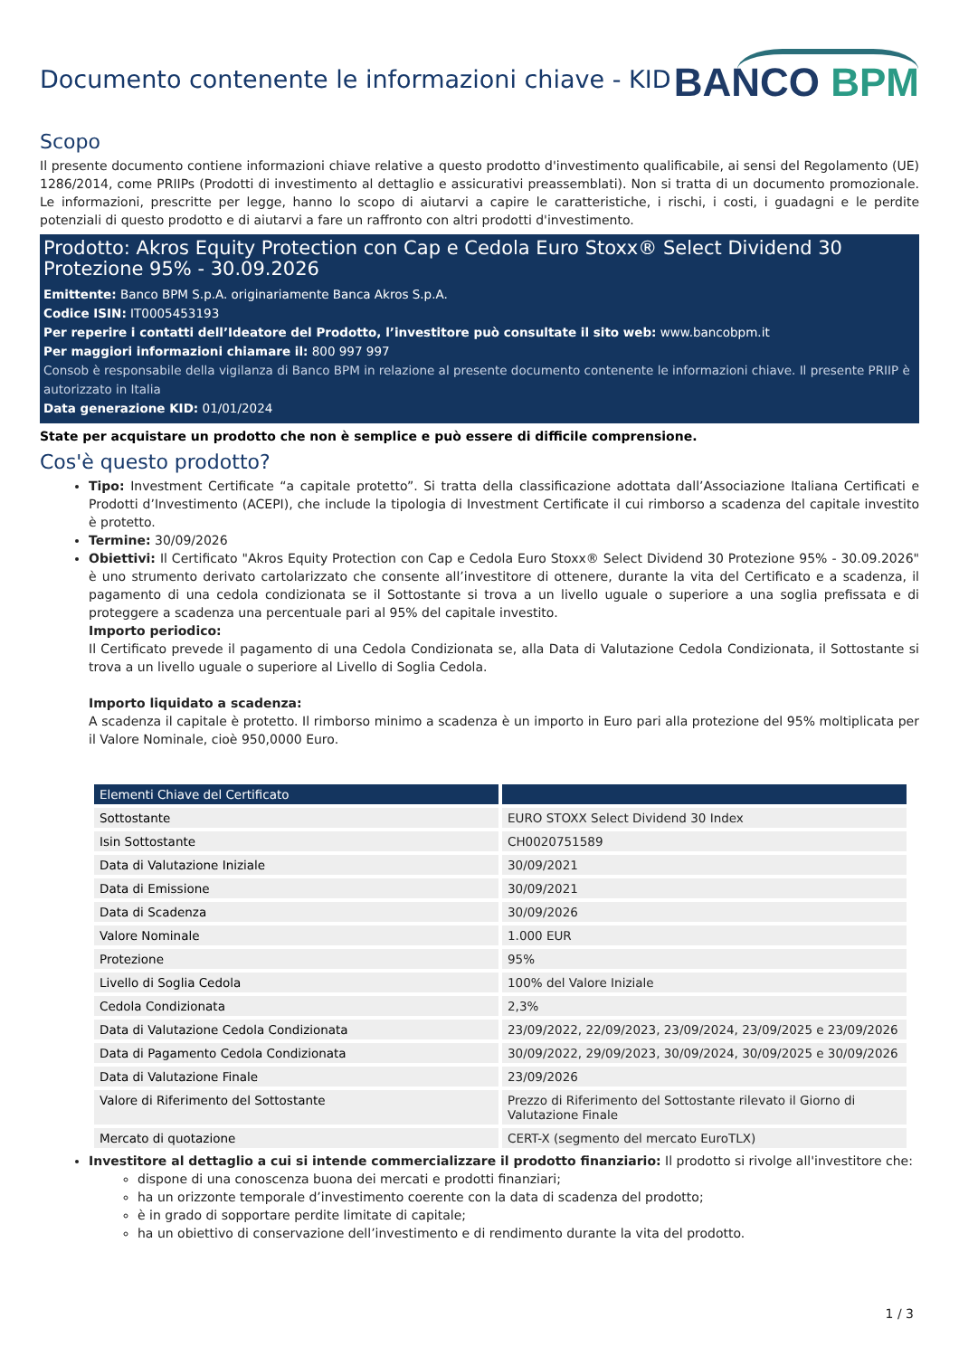Documento contenente le informazioni chiave - KID
BANCO BPM
Scopo
Il presente documento contiene informazioni chiave relative a questo prodotto d'investimento qualificabile, ai sensi del Regolamento (UE) 1286/2014, come PRIIPs (Prodotti di investimento al dettaglio e assicurativi preassemblati). Non si tratta di un documento promozionale. Le informazioni, prescritte per legge, hanno lo scopo di aiutarvi a capire le caratteristiche, i rischi, i costi, i guadagni e le perdite potenziali di questo prodotto e di aiutarvi a fare un raffronto con altri prodotti d'investimento.
Prodotto: Akros Equity Protection con Cap e Cedola Euro Stoxx® Select Dividend 30 Protezione 95% - 30.09.2026
Emittente: Banco BPM S.p.A. originariamente Banca Akros S.p.A.
Codice ISIN: IT0005453193
Per reperire i contatti dell’Ideatore del Prodotto, l’investitore può consultate il sito web: www.bancobpm.it
Per maggiori informazioni chiamare il: 800 997 997
Consob è responsabile della vigilanza di Banco BPM in relazione al presente documento contenente le informazioni chiave. Il presente PRIIP è autorizzato in Italia
Data generazione KID: 01/01/2024
State per acquistare un prodotto che non è semplice e può essere di difficile comprensione.
Cos'è questo prodotto?
Tipo: Investment Certificate “a capitale protetto”. Si tratta della classificazione adottata dall’Associazione Italiana Certificati e Prodotti d’Investimento (ACEPI), che include la tipologia di Investment Certificate il cui rimborso a scadenza del capitale investito è protetto.
Termine: 30/09/2026
Obiettivi: Il Certificato "Akros Equity Protection con Cap e Cedola Euro Stoxx® Select Dividend 30 Protezione 95% - 30.09.2026" è uno strumento derivato cartolarizzato che consente all’investitore di ottenere, durante la vita del Certificato e a scadenza, il pagamento di una cedola condizionata se il Sottostante si trova a un livello uguale o superiore a una soglia prefissata e di proteggere a scadenza una percentuale pari al 95% del capitale investito.
Importo periodico:
Il Certificato prevede il pagamento di una Cedola Condizionata se, alla Data di Valutazione Cedola Condizionata, il Sottostante si trova a un livello uguale o superiore al Livello di Soglia Cedola.
Importo liquidato a scadenza:
A scadenza il capitale è protetto. Il rimborso minimo a scadenza è un importo in Euro pari alla protezione del 95% moltiplicata per il Valore Nominale, cioè 950,0000 Euro.
| Elementi Chiave del Certificato | |
| --- | --- |
| Sottostante | EURO STOXX Select Dividend 30 Index |
| Isin Sottostante | CH0020751589 |
| Data di Valutazione Iniziale | 30/09/2021 |
| Data di Emissione | 30/09/2021 |
| Data di Scadenza | 30/09/2026 |
| Valore Nominale | 1.000 EUR |
| Protezione | 95% |
| Livello di Soglia Cedola | 100% del Valore Iniziale |
| Cedola Condizionata | 2,3% |
| Data di Valutazione Cedola Condizionata | 23/09/2022, 22/09/2023, 23/09/2024, 23/09/2025 e 23/09/2026 |
| Data di Pagamento Cedola Condizionata | 30/09/2022, 29/09/2023, 30/09/2024, 30/09/2025 e 30/09/2026 |
| Data di Valutazione Finale | 23/09/2026 |
| Valore di Riferimento del Sottostante | Prezzo di Riferimento del Sottostante rilevato il Giorno di Valutazione Finale |
| Mercato di quotazione | CERT-X (segmento del mercato EuroTLX) |
Investitore al dettaglio a cui si intende commercializzare il prodotto finanziario: Il prodotto si rivolge all'investitore che:
dispone di una conoscenza buona dei mercati e prodotti finanziari;
ha un orizzonte temporale d’investimento coerente con la data di scadenza del prodotto;
è in grado di sopportare perdite limitate di capitale;
ha un obiettivo di conservazione dell’investimento e di rendimento durante la vita del prodotto.
1 / 3